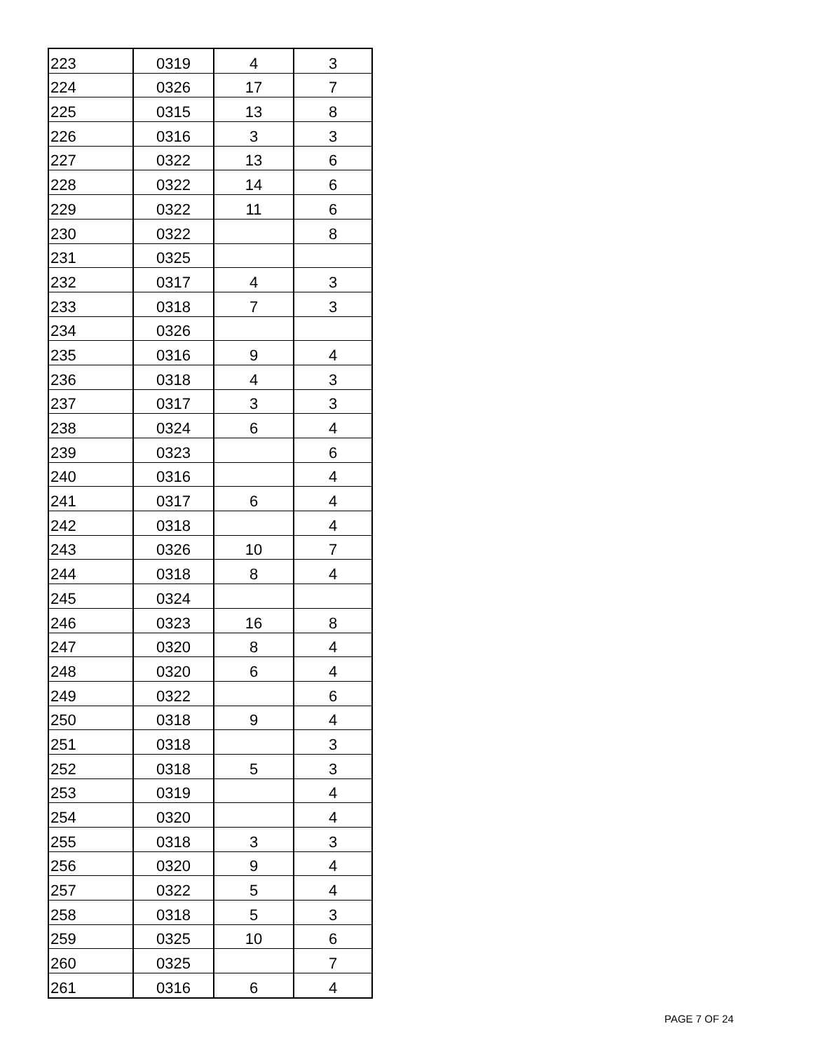| 223 | 0319 | 4 | 3 |
| 224 | 0326 | 17 | 7 |
| 225 | 0315 | 13 | 8 |
| 226 | 0316 | 3 | 3 |
| 227 | 0322 | 13 | 6 |
| 228 | 0322 | 14 | 6 |
| 229 | 0322 | 11 | 6 |
| 230 | 0322 | | 8 |
| 231 | 0325 | | |
| 232 | 0317 | 4 | 3 |
| 233 | 0318 | 7 | 3 |
| 234 | 0326 | | |
| 235 | 0316 | 9 | 4 |
| 236 | 0318 | 4 | 3 |
| 237 | 0317 | 3 | 3 |
| 238 | 0324 | 6 | 4 |
| 239 | 0323 | | 6 |
| 240 | 0316 | | 4 |
| 241 | 0317 | 6 | 4 |
| 242 | 0318 | | 4 |
| 243 | 0326 | 10 | 7 |
| 244 | 0318 | 8 | 4 |
| 245 | 0324 | | |
| 246 | 0323 | 16 | 8 |
| 247 | 0320 | 8 | 4 |
| 248 | 0320 | 6 | 4 |
| 249 | 0322 | | 6 |
| 250 | 0318 | 9 | 4 |
| 251 | 0318 | | 3 |
| 252 | 0318 | 5 | 3 |
| 253 | 0319 | | 4 |
| 254 | 0320 | | 4 |
| 255 | 0318 | 3 | 3 |
| 256 | 0320 | 9 | 4 |
| 257 | 0322 | 5 | 4 |
| 258 | 0318 | 5 | 3 |
| 259 | 0325 | 10 | 6 |
| 260 | 0325 | | 7 |
| 261 | 0316 | 6 | 4 |
PAGE 7 OF 24